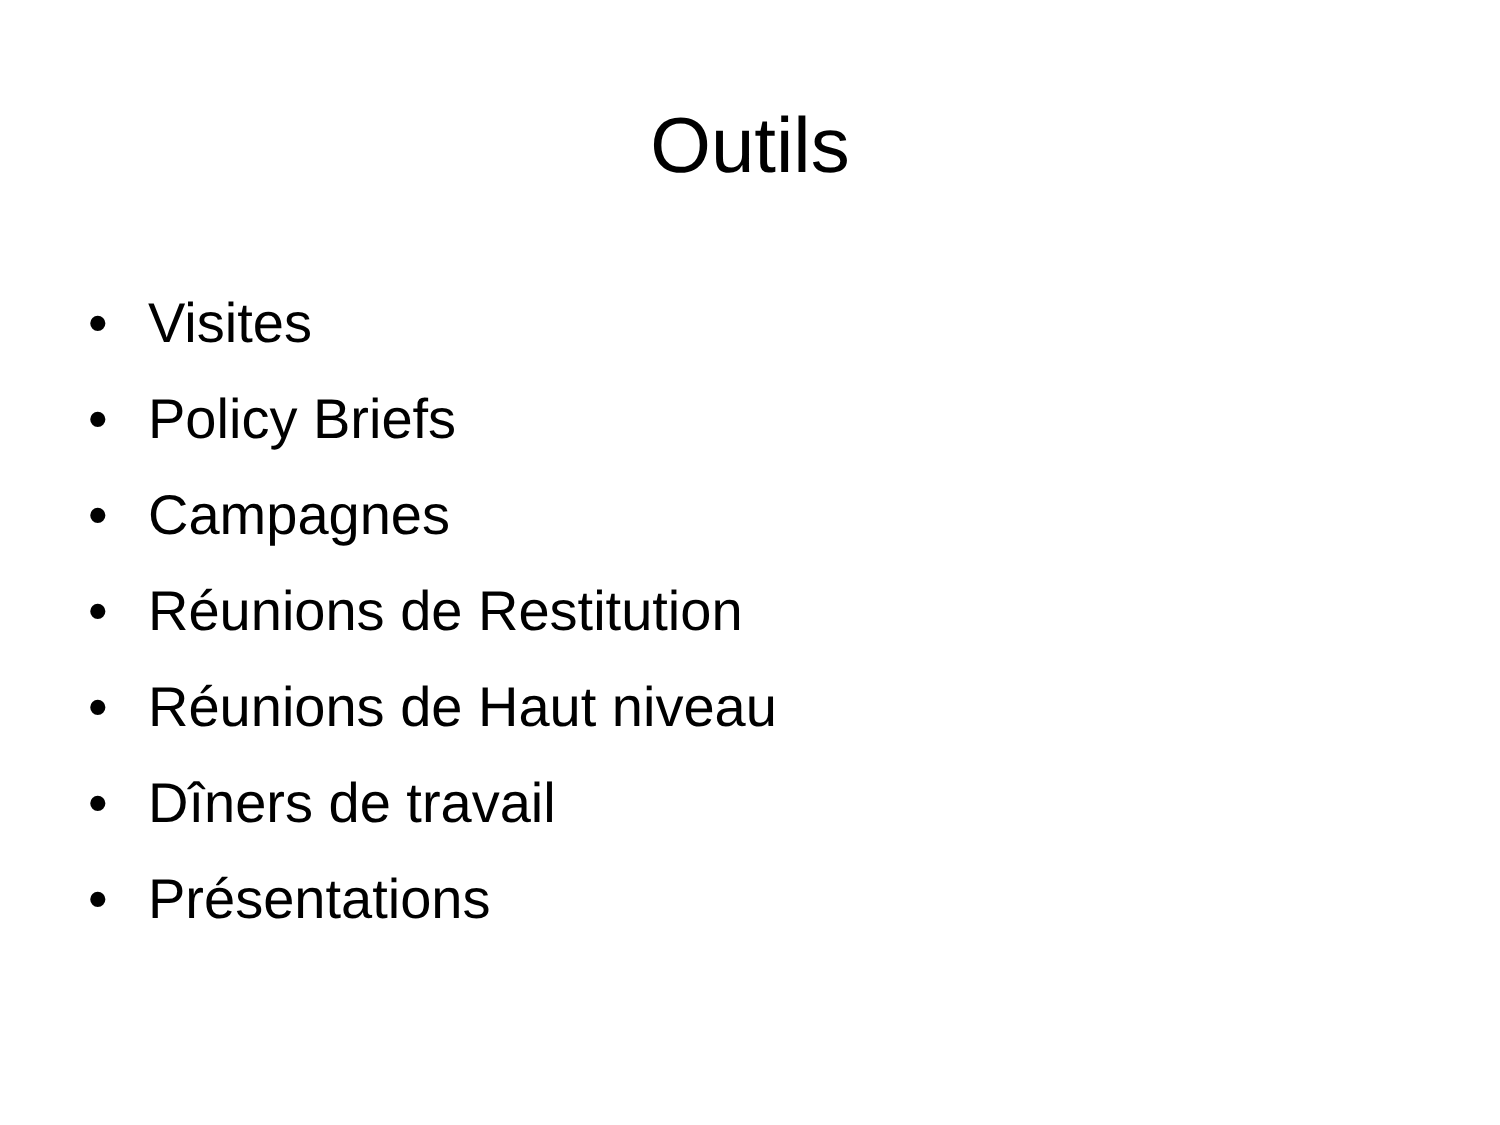Outils
• Visites
• Policy Briefs
• Campagnes
• Réunions de Restitution
• Réunions de Haut niveau
• Dîners de travail
• Présentations